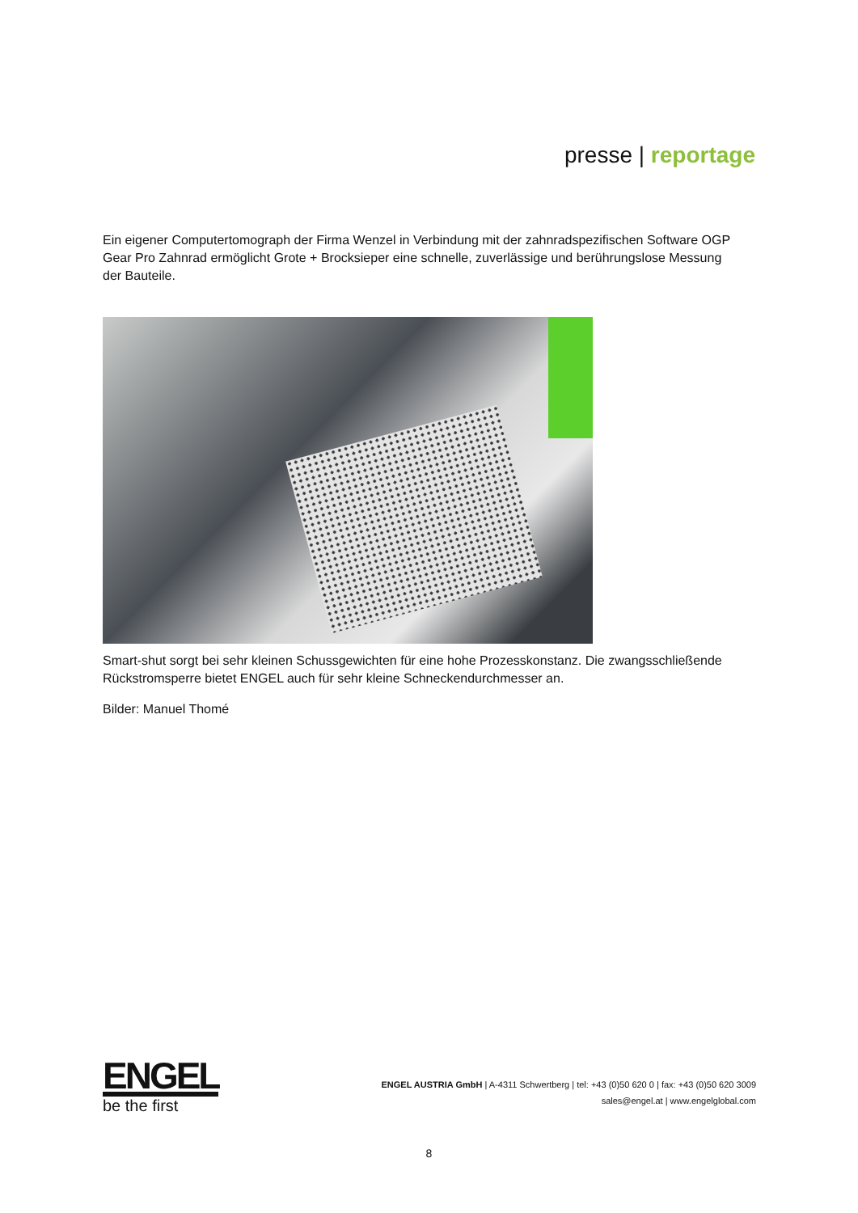presse | reportage
Ein eigener Computertomograph der Firma Wenzel in Verbindung mit der zahnradspezifischen Software OGP Gear Pro Zahnrad ermöglicht Grote + Brocksieper eine schnelle, zuverlässige und berührungslose Messung der Bauteile.
Smart-shut sorgt bei sehr kleinen Schussgewichten für eine hohe Prozesskonstanz. Die zwangsschließende Rückstromsperre bietet ENGEL auch für sehr kleine Schneckendurchmesser an.
Bilder: Manuel Thomé
ENGEL
be the first
ENGEL AUSTRIA GmbH | A-4311 Schwertberg | tel: +43 (0)50 620 0 | fax: +43 (0)50 620 3009
sales@engel.at | www.engelglobal.com
8